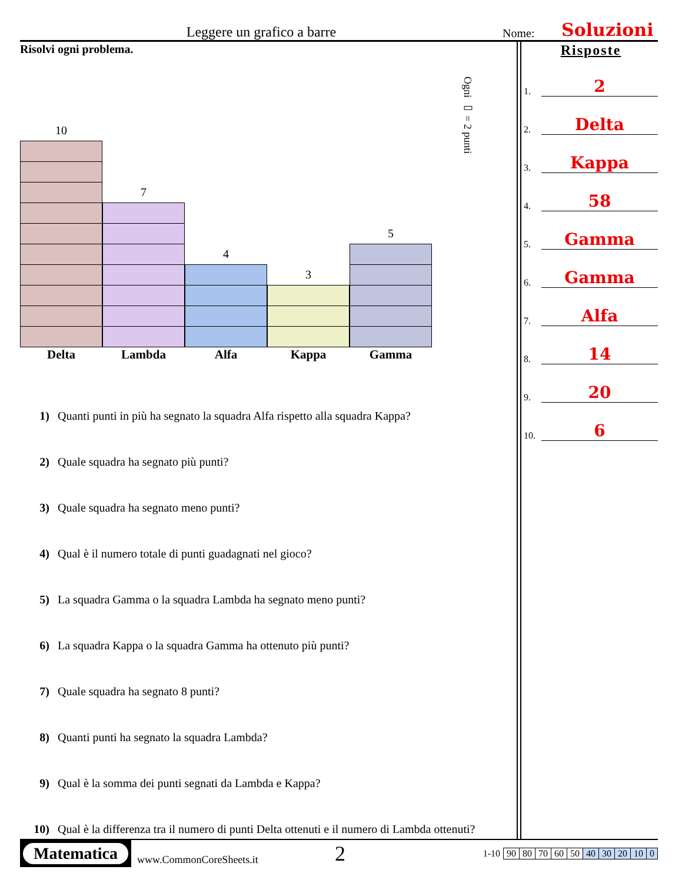Leggere un grafico a barre
Nome:
Soluzioni
Risolvi ogni problema.
10
7
4
3
5
Ogni ▭ = 2 punti
Delta Lambda Alfa Kappa Gamma
1) Quanti punti in più ha segnato la squadra Alfa rispetto alla squadra Kappa?
2) Quale squadra ha segnato più punti?
3) Quale squadra ha segnato meno punti?
4) Qual è il numero totale di punti guadagnati nel gioco?
5) La squadra Gamma o la squadra Lambda ha segnato meno punti?
6) La squadra Kappa o la squadra Gamma ha ottenuto più punti?
7) Quale squadra ha segnato 8 punti?
8) Quanti punti ha segnato la squadra Lambda?
9) Qual è la somma dei punti segnati da Lambda e Kappa?
10) Qual è la differenza tra il numero di punti Delta ottenuti e il numero di Lambda ottenuti?
Risposte
1.
2
2.
Delta
3.
Kappa
4.
58
5.
Gamma
6.
Gamma
7.
Alfa
8.
14
9.
20
10.
6
Matematica
www.CommonCoreSheets.it
2
| 1-10 | 90 | 80 | 70 | 60 | 50 | 40 | 30 | 20 | 10 | 0 |